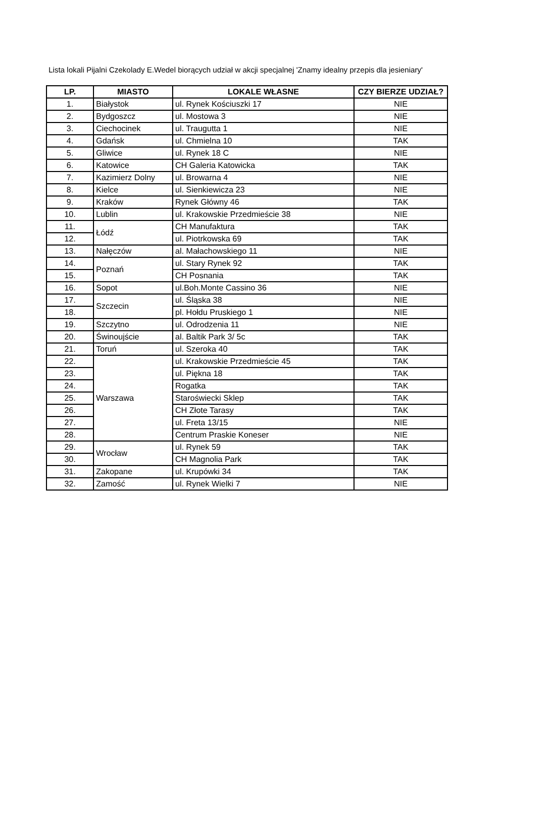Lista lokali Pijalni Czekolady E.Wedel biorących udział w akcji specjalnej 'Znamy idealny przepis dla jesieniary'
| LP. | MIASTO | LOKALE WŁASNE | CZY BIERZE UDZIAŁ? |
| --- | --- | --- | --- |
| 1. | Białystok | ul. Rynek Kościuszki 17 | NIE |
| 2. | Bydgoszcz | ul. Mostowa 3 | NIE |
| 3. | Ciechocinek | ul. Traugutta 1 | NIE |
| 4. | Gdańsk | ul. Chmielna 10 | TAK |
| 5. | Gliwice | ul. Rynek 18 C | NIE |
| 6. | Katowice | CH Galeria Katowicka | TAK |
| 7. | Kazimierz Dolny | ul. Browarna 4 | NIE |
| 8. | Kielce | ul. Sienkiewicza 23 | NIE |
| 9. | Kraków | Rynek Główny 46 | TAK |
| 10. | Lublin | ul. Krakowskie Przedmieście 38 | NIE |
| 11. | Łódź | CH Manufaktura | TAK |
| 12. | | ul. Piotrkowska 69 | TAK |
| 13. | Nałęczów | al. Małachowskiego 11 | NIE |
| 14. | Poznań | ul. Stary Rynek 92 | TAK |
| 15. | | CH Posnania | TAK |
| 16. | Sopot | ul.Boh.Monte Cassino 36 | NIE |
| 17. | Szczecin | ul. Śląska 38 | NIE |
| 18. | | pl. Hołdu Pruskiego 1 | NIE |
| 19. | Szczytno | ul. Odrodzenia 11 | NIE |
| 20. | Świnoujście | al. Baltik Park 3/ 5c | TAK |
| 21. | Toruń | ul. Szeroka 40 | TAK |
| 22. | Warszawa | ul. Krakowskie Przedmieście 45 | TAK |
| 23. | | ul. Piękna 18 | TAK |
| 24. | | Rogatka | TAK |
| 25. | | Staroświecki Sklep | TAK |
| 26. | | CH Złote Tarasy | TAK |
| 27. | | ul. Freta 13/15 | NIE |
| 28. | | Centrum Praskie Koneser | NIE |
| 29. | Wrocław | ul. Rynek 59 | TAK |
| 30. | | CH Magnolia Park | TAK |
| 31. | Zakopane | ul. Krupówki 34 | TAK |
| 32. | Zamość | ul. Rynek Wielki 7 | NIE |